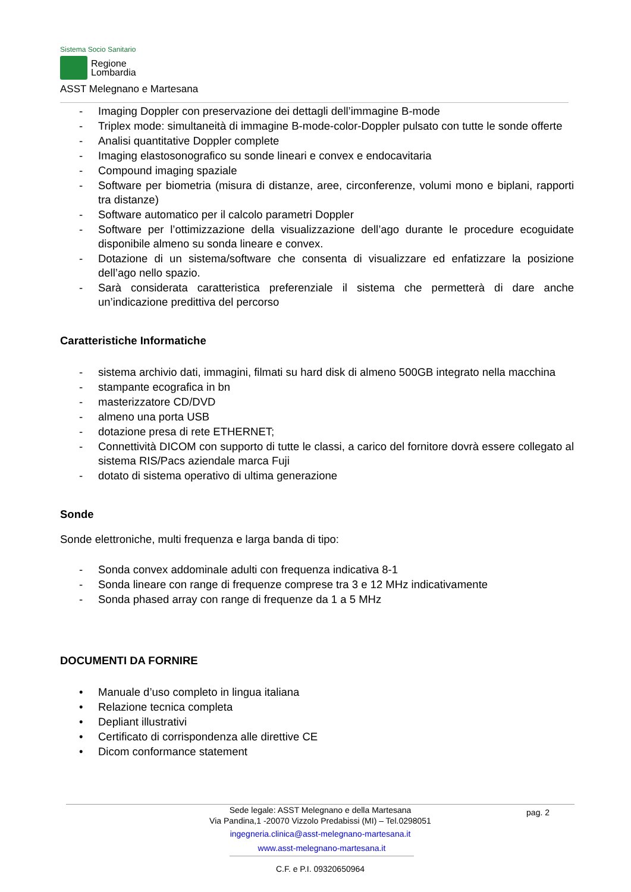Sistema Socio Sanitario
Regione
Lombardia
ASST Melegnano e Martesana
- Imaging Doppler con preservazione dei dettagli dell’immagine B-mode
- Triplex mode: simultaneità di immagine B-mode-color-Doppler pulsato con tutte le sonde offerte
- Analisi quantitative Doppler complete
- Imaging elastosonografico su sonde lineari e convex e endocavitaria
- Compound imaging spaziale
- Software per biometria (misura di distanze, aree, circonferenze, volumi mono e biplani, rapporti tra distanze)
- Software automatico per il calcolo parametri Doppler
- Software per l’ottimizzazione della visualizzazione dell’ago durante le procedure ecoguidate disponibile almeno su sonda lineare e convex.
- Dotazione di un sistema/software che consenta di visualizzare ed enfatizzare la posizione dell’ago nello spazio.
- Sarà considerata caratteristica preferenziale il sistema che permetterà di dare anche un’indicazione predittiva del percorso
Caratteristiche Informatiche
- sistema archivio dati, immagini, filmati su hard disk di almeno 500GB integrato nella macchina
- stampante ecografica in bn
- masterizzatore CD/DVD
- almeno una porta USB
- dotazione presa di rete ETHERNET;
- Connettività DICOM con supporto di tutte le classi, a carico del fornitore dovrà essere collegato al sistema RIS/Pacs aziendale marca Fuji
- dotato di sistema operativo di ultima generazione
Sonde
Sonde elettroniche, multi frequenza e larga banda di tipo:
- Sonda convex addominale adulti con frequenza indicativa 8-1
- Sonda lineare con range di frequenze comprese tra 3 e 12 MHz indicativamente
- Sonda phased array con range di frequenze da 1 a 5 MHz
DOCUMENTI DA FORNIRE
• Manuale d’uso completo in lingua italiana
• Relazione tecnica completa
• Depliant illustrativi
• Certificato di corrispondenza alle direttive CE
• Dicom conformance statement
pag. 2
Sede legale: ASST Melegnano e della Martesana
Via Pandina,1 -20070 Vizzolo Predabissi (MI) – Tel.0298051
ingegneria.clinica@asst-melegnano-martesana.it
www.asst-melegnano-martesana.it
C.F. e P.I. 09320650964